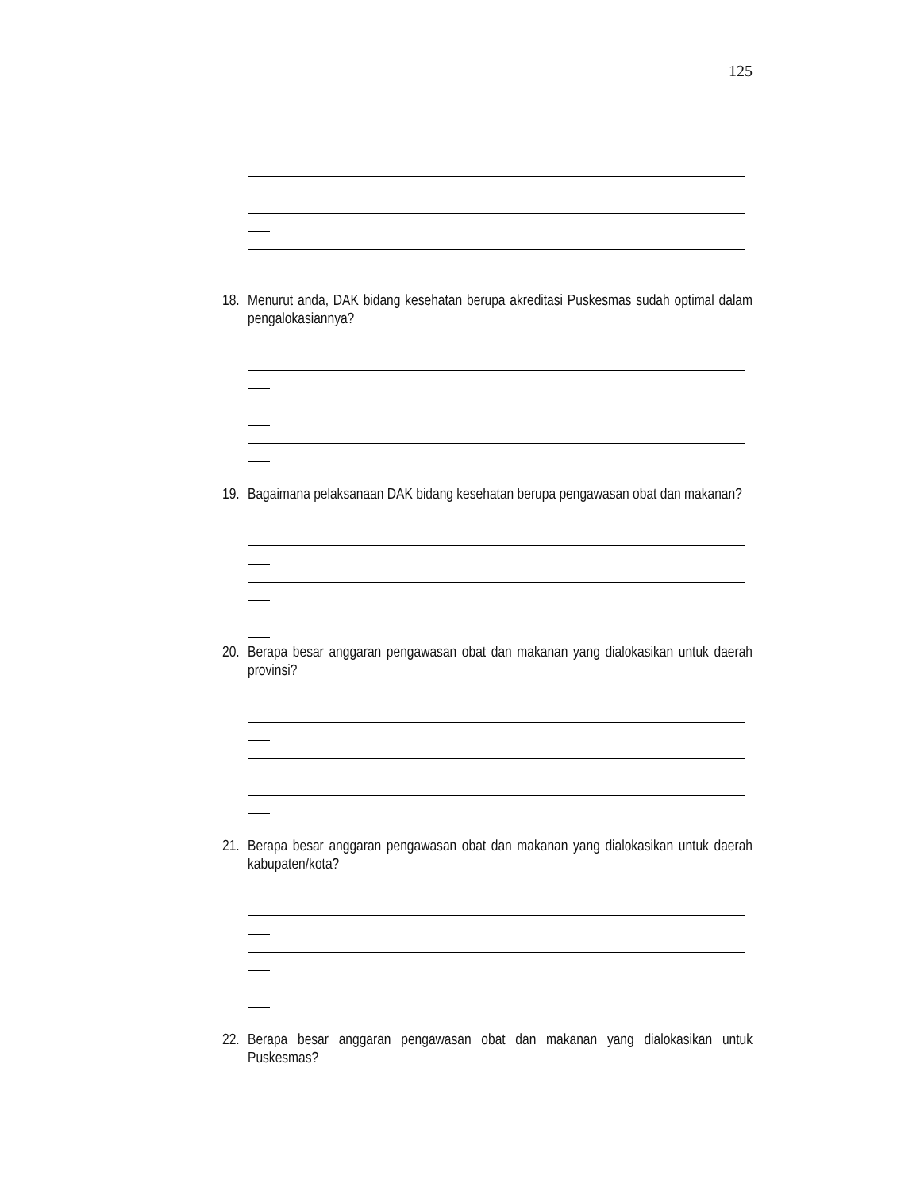125
18. Menurut anda, DAK bidang kesehatan berupa akreditasi Puskesmas sudah optimal dalam pengalokasiannya?
19. Bagaimana pelaksanaan DAK bidang kesehatan berupa pengawasan obat dan makanan?
20. Berapa besar anggaran pengawasan obat dan makanan yang dialokasikan untuk daerah provinsi?
21. Berapa besar anggaran pengawasan obat dan makanan yang dialokasikan untuk daerah kabupaten/kota?
22. Berapa besar anggaran pengawasan obat dan makanan yang dialokasikan untuk Puskesmas?